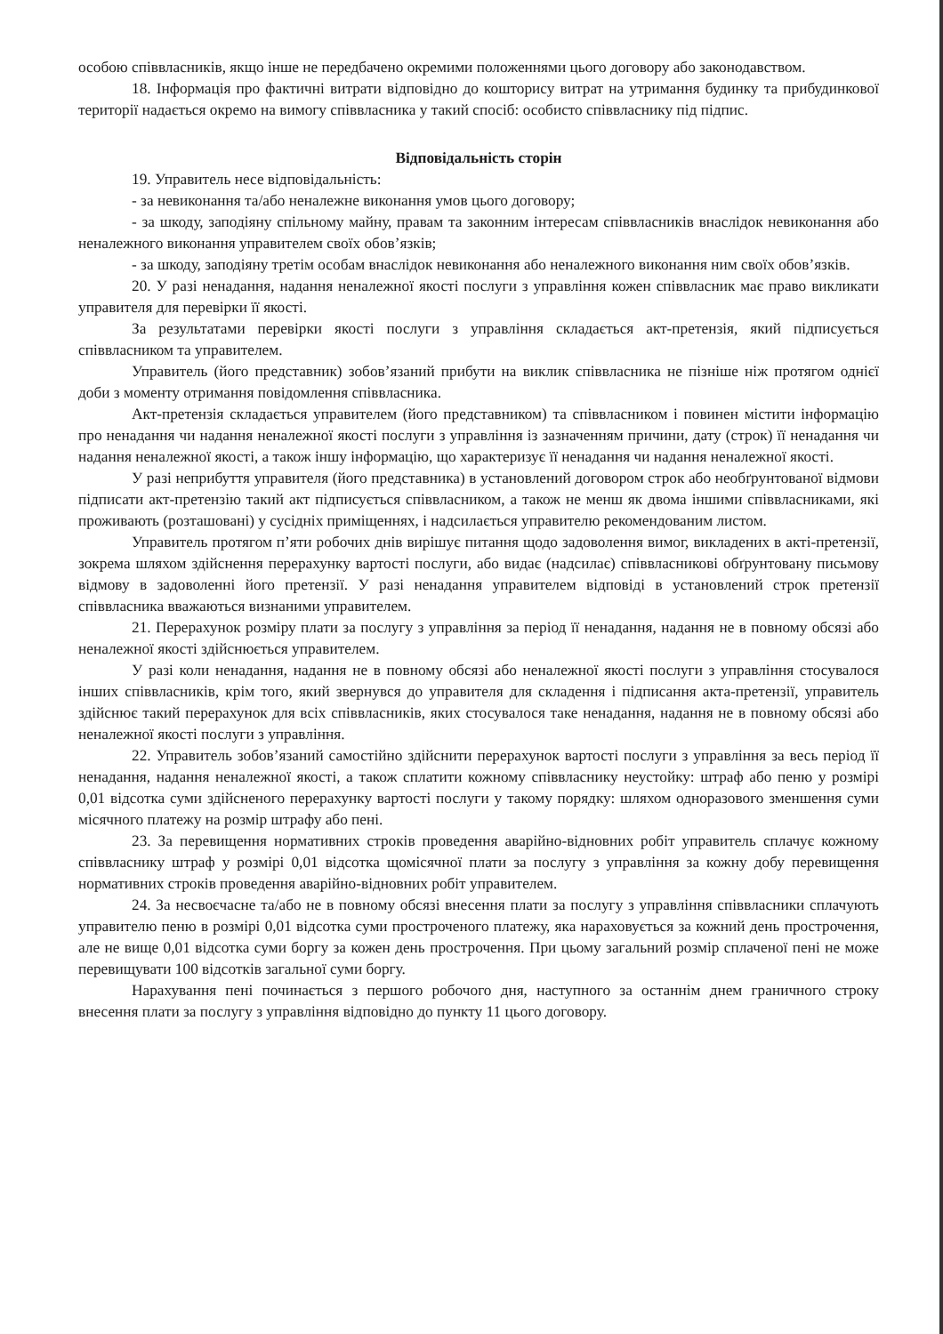особою співвласників, якщо інше не передбачено окремими положеннями цього договору або законодавством.
18. Інформація про фактичні витрати відповідно до кошторису витрат на утримання будинку та прибудинкової території надається окремо на вимогу співвласника у такий спосіб: особисто співвласнику під підпис.
Відповідальність сторін
19. Управитель несе відповідальність:
- за невиконання та/або неналежне виконання умов цього договору;
- за шкоду, заподіяну спільному майну, правам та законним інтересам співвласників внаслідок невиконання або неналежного виконання управителем своїх обов’язків;
- за шкоду, заподіяну третім особам внаслідок невиконання або неналежного виконання ним своїх обов’язків.
20. У разі ненадання, надання неналежної якості послуги з управління кожен співвласник має право викликати управителя для перевірки її якості.
За результатами перевірки якості послуги з управління складається акт-претензія, який підписується співвласником та управителем.
Управитель (його представник) зобов’язаний прибути на виклик співвласника не пізніше ніж протягом однієї доби з моменту отримання повідомлення співвласника.
Акт-претензія складається управителем (його представником) та співвласником і повинен містити інформацію про ненадання чи надання неналежної якості послуги з управління із зазначенням причини, дату (строк) її ненадання чи надання неналежної якості, а також іншу інформацію, що характеризує її ненадання чи надання неналежної якості.
У разі неприбуття управителя (його представника) в установлений договором строк або необґрунтованої відмови підписати акт-претензію такий акт підписується співвласником, а також не менш як двома іншими співвласниками, які проживають (розташовані) у сусідніх приміщеннях, і надсилається управителю рекомендованим листом.
Управитель протягом п’яти робочих днів вирішує питання щодо задоволення вимог, викладених в акті-претензії, зокрема шляхом здійснення перерахунку вартості послуги, або видає (надсилає) співвласникові обґрунтовану письмову відмову в задоволенні його претензії. У разі ненадання управителем відповіді в установлений строк претензії співвласника вважаються визнаними управителем.
21. Перерахунок розміру плати за послугу з управління за період її ненадання, надання не в повному обсязі або неналежної якості здійснюється управителем.
У разі коли ненадання, надання не в повному обсязі або неналежної якості послуги з управління стосувалося інших співвласників, крім того, який звернувся до управителя для складення і підписання акта-претензії, управитель здійснює такий перерахунок для всіх співвласників, яких стосувалося таке ненадання, надання не в повному обсязі або неналежної якості послуги з управління.
22. Управитель зобов’язаний самостійно здійснити перерахунок вартості послуги з управління за весь період її ненадання, надання неналежної якості, а також сплатити кожному співвласнику неустойку: штраф або пеню у розмірі 0,01 відсотка суми здійсненого перерахунку вартості послуги у такому порядку: шляхом одноразового зменшення суми місячного платежу на розмір штрафу або пені.
23. За перевищення нормативних строків проведення аварійно-відновних робіт управитель сплачує кожному співвласнику штраф у розмірі 0,01 відсотка щомісячної плати за послугу з управління за кожну добу перевищення нормативних строків проведення аварійно-відновних робіт управителем.
24. За несвоєчасне та/або не в повному обсязі внесення плати за послугу з управління співвласники сплачують управителю пеню в розмірі 0,01 відсотка суми простроченого платежу, яка нараховується за кожний день прострочення, але не вище 0,01 відсотка суми боргу за кожен день прострочення. При цьому загальний розмір сплаченої пені не може перевищувати 100 відсотків загальної суми боргу.
Нарахування пені починається з першого робочого дня, наступного за останнім днем граничного строку внесення плати за послугу з управління відповідно до пункту 11 цього договору.